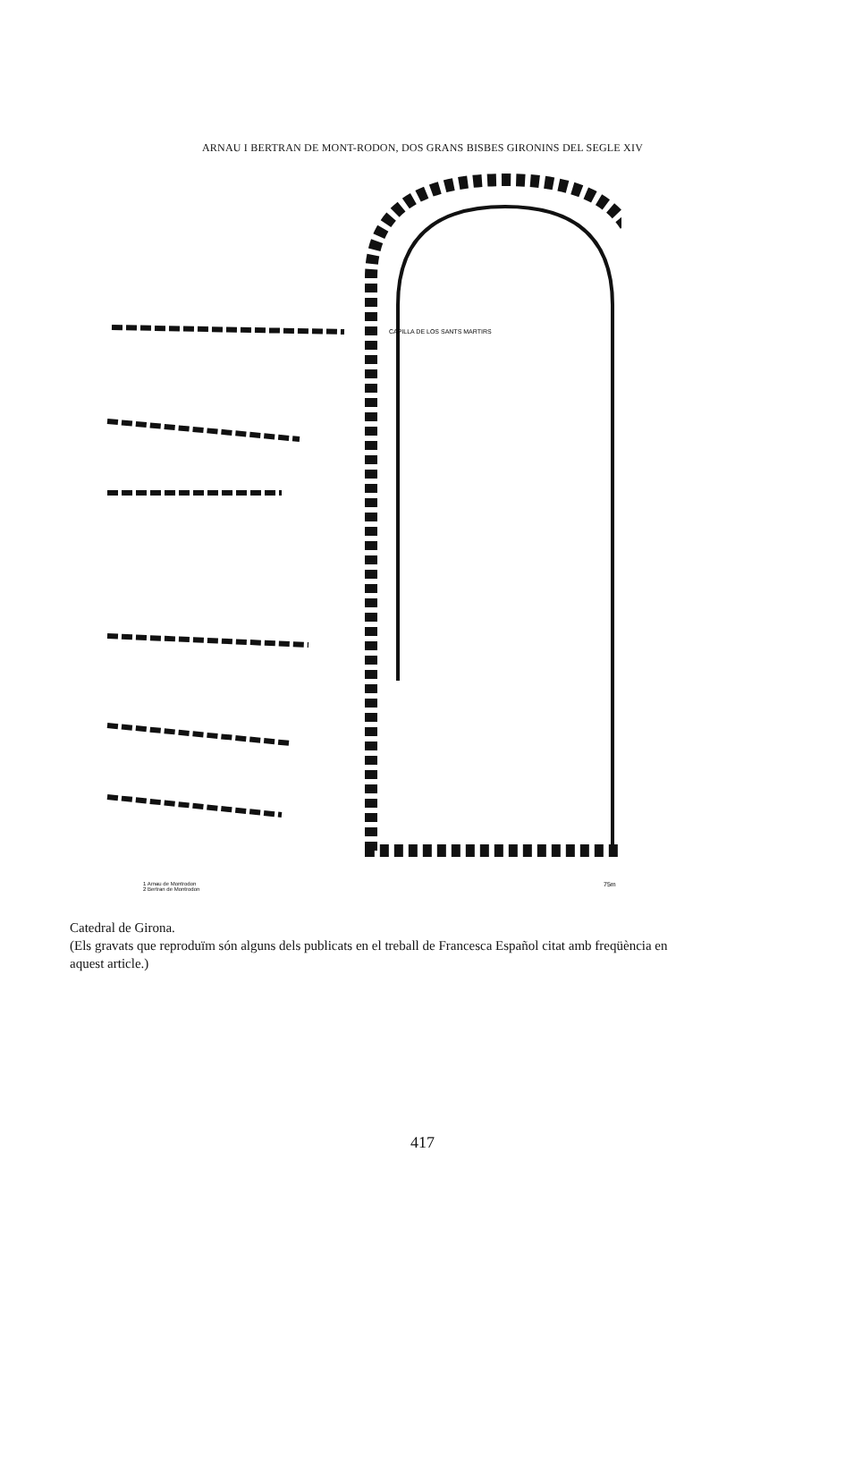ARNAU I BERTRAN DE MONT-RODON, DOS GRANS BISBES GIRONINS DEL SEGLE XIV
CAPILLA DE LOS SANTS MARTIRS
75m
1 Arnau de Montrodon
2 Bertran de Montrodon
Catedral de Girona.
(Els gravats que reproduïm són alguns dels publicats en el treball de Francesca Español citat amb freqüència en aquest article.)
417